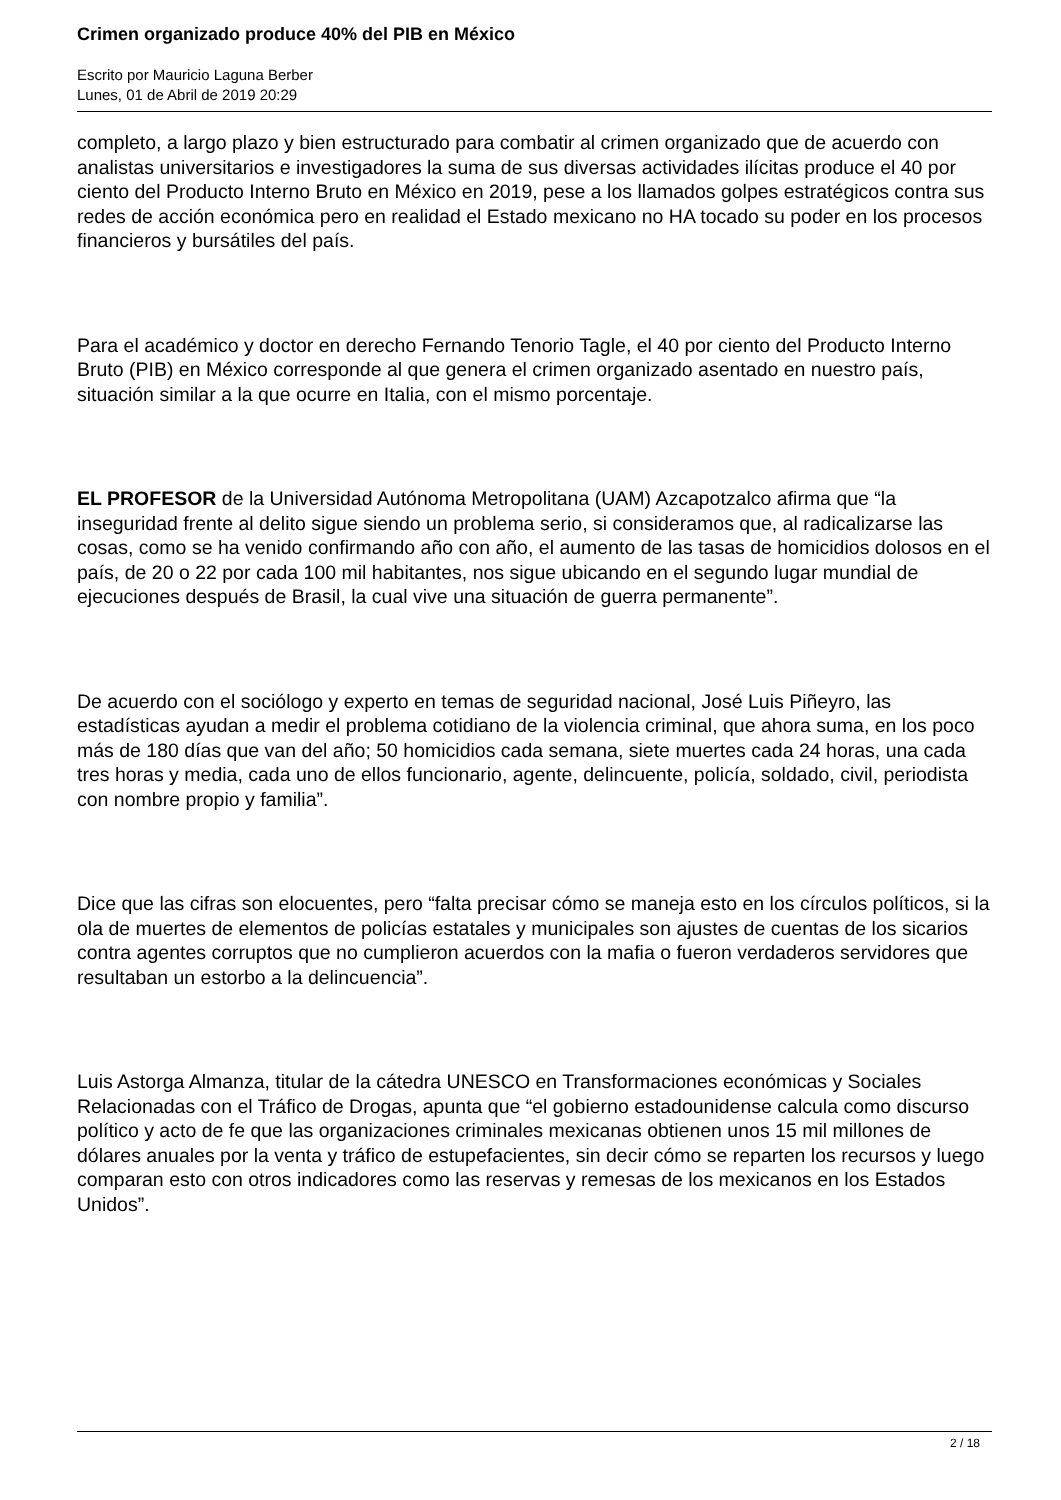Crimen organizado produce 40% del PIB en México
Escrito por Mauricio Laguna Berber
Lunes, 01 de Abril de 2019 20:29
completo, a largo plazo y bien estructurado para combatir al crimen organizado que de acuerdo con analistas universitarios e investigadores la suma de sus diversas actividades ilícitas produce el 40 por ciento del Producto Interno Bruto en México en 2019, pese a los llamados golpes estratégicos contra sus redes de acción económica pero en realidad el Estado mexicano no HA tocado su poder en los procesos financieros y bursátiles del país.
Para el académico y doctor en derecho Fernando Tenorio Tagle, el 40 por ciento del Producto Interno Bruto (PIB) en México corresponde al que genera el crimen organizado asentado en nuestro país, situación similar a la que ocurre en Italia, con el mismo porcentaje.
EL PROFESOR de la Universidad Autónoma Metropolitana (UAM) Azcapotzalco afirma que “la inseguridad frente al delito sigue siendo un problema serio, si consideramos que, al radicalizarse las cosas, como se ha venido confirmando año con año, el aumento de las tasas de homicidios dolosos en el país, de 20 o 22 por cada 100 mil habitantes, nos sigue ubicando en el segundo lugar mundial de ejecuciones después de Brasil, la cual vive una situación de guerra permanente”.
De acuerdo con el sociólogo y experto en temas de seguridad nacional, José Luis Piñeyro, las estadísticas ayudan a medir el problema cotidiano de la violencia criminal, que ahora suma, en los poco más de 180 días que van del año; 50 homicidios cada semana, siete muertes cada 24 horas, una cada tres horas y media, cada uno de ellos funcionario, agente, delincuente, policía, soldado, civil, periodista con nombre propio y familia”.
Dice que las cifras son elocuentes, pero “falta precisar cómo se maneja esto en los círculos políticos, si la ola de muertes de elementos de policías estatales y municipales son ajustes de cuentas de los sicarios contra agentes corruptos que no cumplieron acuerdos con la mafia o fueron verdaderos servidores que resultaban un estorbo a la delincuencia”.
Luis Astorga Almanza, titular de la cátedra UNESCO en Transformaciones económicas y Sociales Relacionadas con el Tráfico de Drogas, apunta que “el gobierno estadounidense calcula como discurso político y acto de fe que las organizaciones criminales mexicanas obtienen unos 15 mil millones de dólares anuales por la venta y tráfico de estupefacientes, sin decir cómo se reparten los recursos y luego comparan esto con otros indicadores como las reservas y remesas de los mexicanos en los Estados Unidos”.
2 / 18